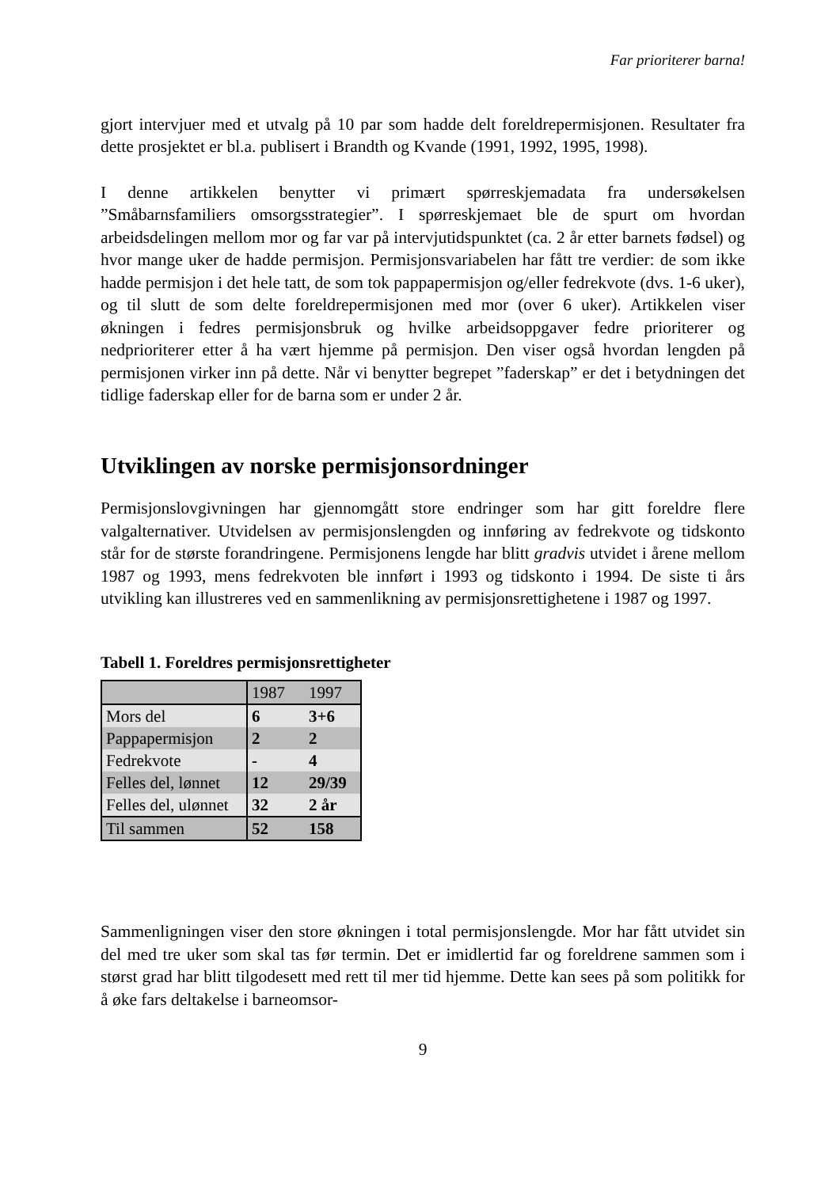Far prioriterer barna!
gjort intervjuer med et utvalg på 10 par som hadde delt foreldrepermisjonen. Resultater fra dette prosjektet er bl.a. publisert i Brandth og Kvande (1991, 1992, 1995, 1998).
I denne artikkelen benytter vi primært spørreskjemadata fra undersøkelsen ”Småbarnsfamiliers omsorgsstrategier”. I spørreskjemaet ble de spurt om hvordan arbeidsdelingen mellom mor og far var på intervjutidspunktet (ca. 2 år etter barnets fødsel) og hvor mange uker de hadde permisjon. Permisjonsvariabelen har fått tre verdier: de som ikke hadde permisjon i det hele tatt, de som tok pappapermisjon og/eller fedrekvote (dvs. 1-6 uker), og til slutt de som delte foreldrepermisjonen med mor (over 6 uker). Artikkelen viser økningen i fedres permisjonsbruk og hvilke arbeidsoppgaver fedre prioriterer og nedprioriterer etter å ha vært hjemme på permisjon. Den viser også hvordan lengden på permisjonen virker inn på dette. Når vi benytter begrepet ”faderskap” er det i betydningen det tidlige faderskap eller for de barna som er under 2 år.
Utviklingen av norske permisjonsordninger
Permisjonslovgivningen har gjennomgått store endringer som har gitt foreldre flere valgalternativer. Utvidelsen av permisjonslengden og innføring av fedrekvote og tidskonto står for de største forandringene. Permisjonens lengde har blitt gradvis utvidet i årene mellom 1987 og 1993, mens fedrekvoten ble innført i 1993 og tidskonto i 1994. De siste ti års utvikling kan illustreres ved en sammenlikning av permisjonsrettighetene i 1987 og 1997.
Tabell 1. Foreldres permisjonsrettigheter
| | 1987 | 1997 |
| Mors del | 6 | 3+6 |
| Pappapermisjon | 2 | 2 |
| Fedrekvote | - | 4 |
| Felles del, lønnet | 12 | 29/39 |
| Felles del, ulønnet | 32 | 2 år |
| Til sammen | 52 | 158 |
Sammenligningen viser den store økningen i total permisjonslengde. Mor har fått utvidet sin del med tre uker som skal tas før termin. Det er imidlertid far og foreldrene sammen som i størst grad har blitt tilgodesett med rett til mer tid hjemme. Dette kan sees på som politikk for å øke fars deltakelse i barneomsor-
9